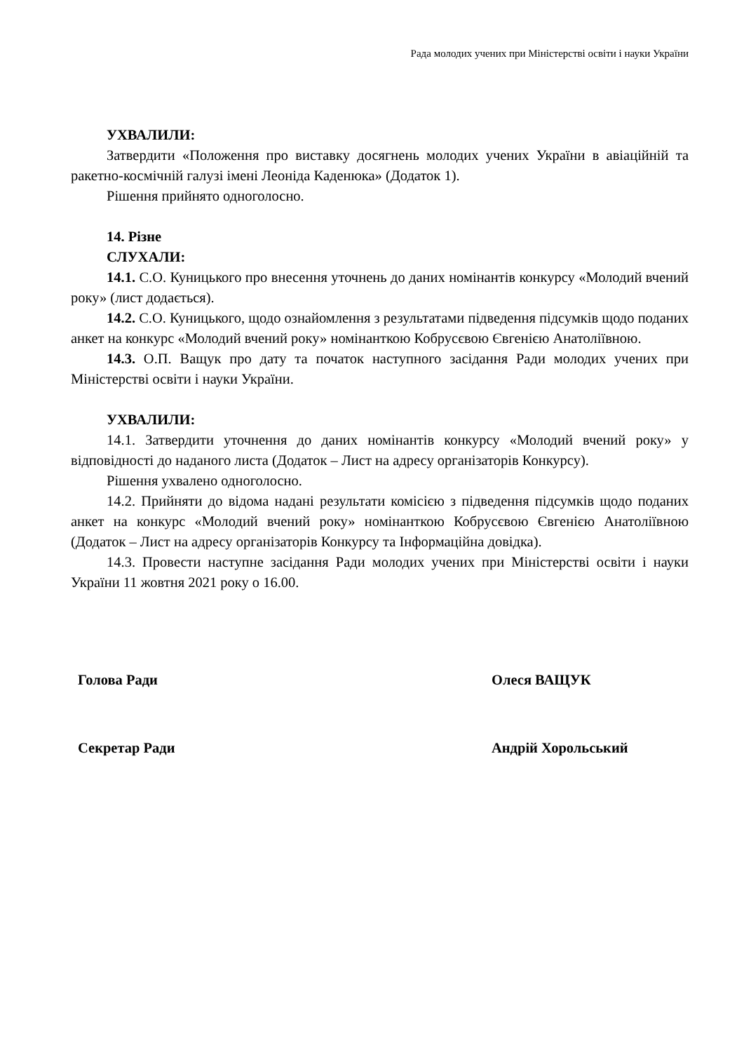Рада молодих учених при Міністерстві освіти і науки України
УХВАЛИЛИ:
Затвердити «Положення про виставку досягнень молодих учених України в авіаційній та ракетно-космічній галузі імені Леоніда Каденюка» (Додаток 1).
Рішення прийнято одноголосно.
14. Різне
СЛУХАЛИ:
14.1. С.О. Куницького про внесення уточнень до даних номінантів конкурсу «Молодий вчений року» (лист додається).
14.2. С.О. Куницького, щодо ознайомлення з результатами підведення підсумків щодо поданих анкет на конкурс «Молодий вчений року» номінанткою Кобрусєвою Євгенією Анатоліївною.
14.3. О.П. Ващук про дату та початок наступного засідання Ради молодих учених при Міністерстві освіти і науки України.
УХВАЛИЛИ:
14.1. Затвердити уточнення до даних номінантів конкурсу «Молодий вчений року» у відповідності до наданого листа (Додаток – Лист на адресу організаторів Конкурсу).
Рішення ухвалено одноголосно.
14.2. Прийняти до відома надані результати комісією з підведення підсумків щодо поданих анкет на конкурс «Молодий вчений року» номінанткою Кобрусєвою Євгенією Анатоліївною (Додаток – Лист на адресу організаторів Конкурсу та Інформаційна довідка).
14.3. Провести наступне засідання Ради молодих учених при Міністерстві освіти і науки України 11 жовтня 2021 року о 16.00.
Голова Ради Олеся ВАЩУК
Секретар Ради Андрій Хорольський